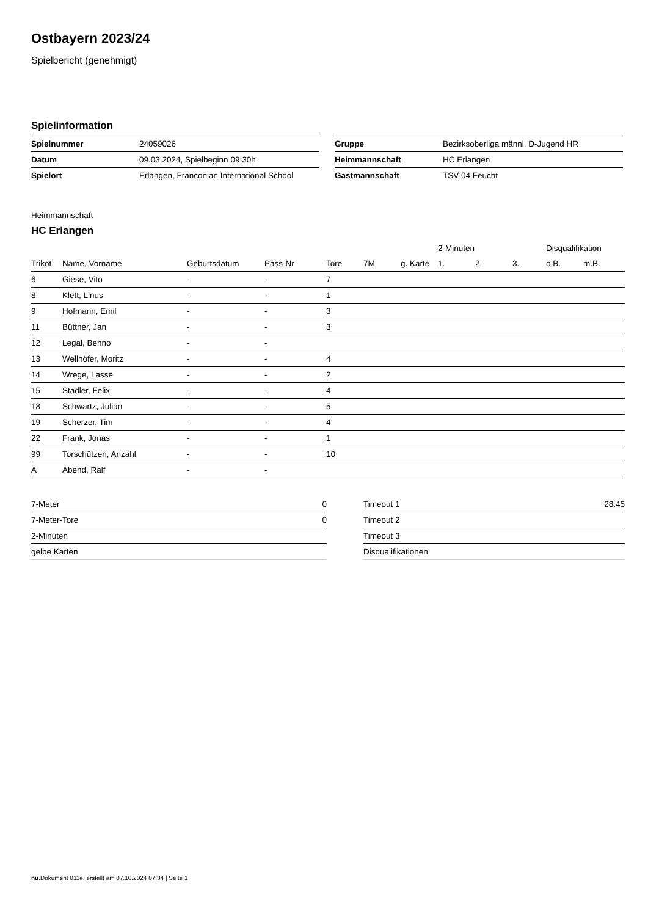Ostbayern 2023/24
Spielbericht (genehmigt)
Spielinformation
| Spielnummer | 24059026 |
| Datum | 09.03.2024, Spielbeginn 09:30h |
| Spielort | Erlangen, Franconian International School |
| Gruppe | Bezirksoberliga männl. D-Jugend HR |
| Heimmannschaft | HC Erlangen |
| Gastmannschaft | TSV 04 Feucht |
Heimmannschaft
HC Erlangen
| | | | | | | | 2-Minuten | | | Disqualifikation | |
| --- | --- | --- | --- | --- | --- | --- | --- | --- | --- | --- | --- |
| Trikot | Name, Vorname | Geburtsdatum | Pass-Nr | Tore | 7M | g. Karte | 1. | 2. | 3. | o.B. | m.B. |
| 6 | Giese, Vito | - | - | 7 | | | | | | | |
| 8 | Klett, Linus | - | - | 1 | | | | | | | |
| 9 | Hofmann, Emil | - | - | 3 | | | | | | | |
| 11 | Büttner, Jan | - | - | 3 | | | | | | | |
| 12 | Legal, Benno | - | - | | | | | | | | |
| 13 | Wellhöfer, Moritz | - | - | 4 | | | | | | | |
| 14 | Wrege, Lasse | - | - | 2 | | | | | | | |
| 15 | Stadler, Felix | - | - | 4 | | | | | | | |
| 18 | Schwartz, Julian | - | - | 5 | | | | | | | |
| 19 | Scherzer, Tim | - | - | 4 | | | | | | | |
| 22 | Frank, Jonas | - | - | 1 | | | | | | | |
| 99 | Torschützen, Anzahl | - | - | 10 | | | | | | | |
| A | Abend, Ralf | - | - | | | | | | | | |
| 7-Meter | 0 |
| 7-Meter-Tore | 0 |
| 2-Minuten | |
| gelbe Karten | |
| Timeout 1 | 28:45 |
| Timeout 2 | |
| Timeout 3 | |
| Disqualifikationen | |
nu.Dokument 011e, erstellt am 07.10.2024 07:34 | Seite 1